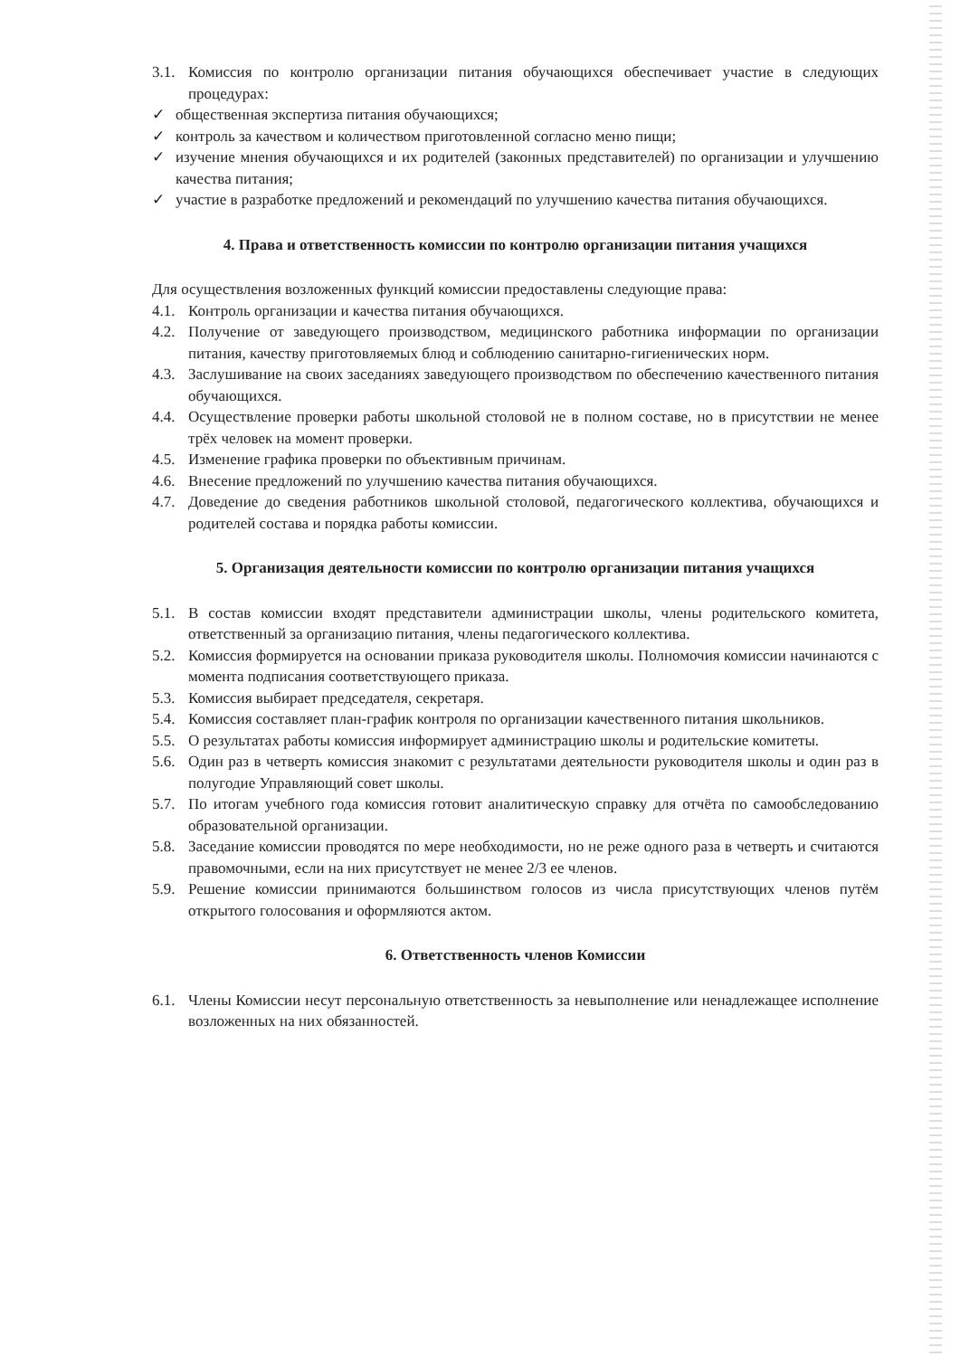3.1. Комиссия по контролю организации питания обучающихся обеспечивает участие в следующих процедурах:
✓ общественная экспертиза питания обучающихся;
✓ контроль за качеством и количеством приготовленной согласно меню пищи;
✓ изучение мнения обучающихся и их родителей (законных представителей) по организации и улучшению качества питания;
✓ участие в разработке предложений и рекомендаций по улучшению качества питания обучающихся.
4. Права и ответственность комиссии по контролю организации питания учащихся
Для осуществления возложенных функций комиссии предоставлены следующие права:
4.1. Контроль организации и качества питания обучающихся.
4.2. Получение от заведующего производством, медицинского работника информации по организации питания, качеству приготовляемых блюд и соблюдению санитарно-гигиенических норм.
4.3. Заслушивание на своих заседаниях заведующего производством по обеспечению качественного питания обучающихся.
4.4. Осуществление проверки работы школьной столовой не в полном составе, но в присутствии не менее трёх человек на момент проверки.
4.5. Изменение графика проверки по объективным причинам.
4.6. Внесение предложений по улучшению качества питания обучающихся.
4.7. Доведение до сведения работников школьной столовой, педагогического коллектива, обучающихся и родителей состава и порядка работы комиссии.
5. Организация деятельности комиссии по контролю организации питания учащихся
5.1. В состав комиссии входят представители администрации школы, члены родительского комитета, ответственный за организацию питания, члены педагогического коллектива.
5.2. Комиссия формируется на основании приказа руководителя школы. Полномочия комиссии начинаются с момента подписания соответствующего приказа.
5.3. Комиссия выбирает председателя, секретаря.
5.4. Комиссия составляет план-график контроля по организации качественного питания школьников.
5.5. О результатах работы комиссия информирует администрацию школы и родительские комитеты.
5.6. Один раз в четверть комиссия знакомит с результатами деятельности руководителя школы и один раз в полугодие Управляющий совет школы.
5.7. По итогам учебного года комиссия готовит аналитическую справку для отчёта по самообследованию образовательной организации.
5.8. Заседание комиссии проводятся по мере необходимости, но не реже одного раза в четверть и считаются правомочными, если на них присутствует не менее 2/3 ее членов.
5.9. Решение комиссии принимаются большинством голосов из числа присутствующих членов путём открытого голосования и оформляются актом.
6. Ответственность членов Комиссии
6.1. Члены Комиссии несут персональную ответственность за невыполнение или ненадлежащее исполнение возложенных на них обязанностей.